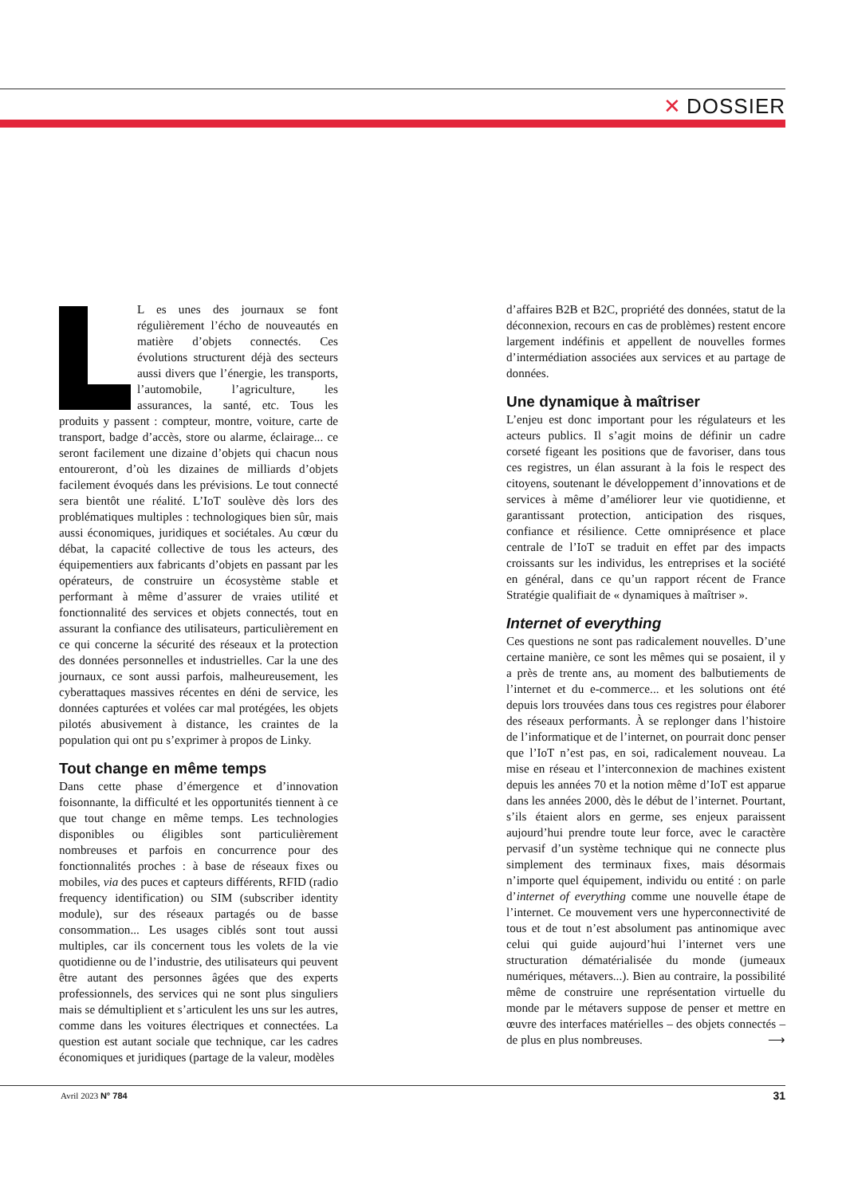✕ DOSSIER
L es unes des journaux se font régulièrement l’écho de nouveautés en matière d’objets connectés. Ces évolutions structurent déjà des secteurs aussi divers que l’énergie, les transports, l’automobile, l’agriculture, les assurances, la santé, etc. Tous les produits y passent : compteur, montre, voiture, carte de transport, badge d’accès, store ou alarme, éclairage... ce seront facilement une dizaine d’objets qui chacun nous entoureront, d’où les dizaines de milliards d’objets facilement évoqués dans les prévisions. Le tout connecté sera bientôt une réalité. L’IoT soulève dès lors des problématiques multiples : technologiques bien sûr, mais aussi économiques, juridiques et sociétales. Au cœur du débat, la capacité collective de tous les acteurs, des équipementiers aux fabricants d’objets en passant par les opérateurs, de construire un écosystème stable et performant à même d’assurer de vraies utilité et fonctionnalité des services et objets connectés, tout en assurant la confiance des utilisateurs, particulièrement en ce qui concerne la sécurité des réseaux et la protection des données personnelles et industrielles. Car la une des journaux, ce sont aussi parfois, malheureusement, les cyberattaques massives récentes en déni de service, les données capturées et volées car mal protégées, les objets pilotés abusivement à distance, les craintes de la population qui ont pu s’exprimer à propos de Linky.
Tout change en même temps
Dans cette phase d’émergence et d’innovation foisonnante, la difficulté et les opportunités tiennent à ce que tout change en même temps. Les technologies disponibles ou éligibles sont particulièrement nombreuses et parfois en concurrence pour des fonctionnalités proches : à base de réseaux fixes ou mobiles, via des puces et capteurs différents, RFID (radio frequency identification) ou SIM (subscriber identity module), sur des réseaux partagés ou de basse consommation... Les usages ciblés sont tout aussi multiples, car ils concernent tous les volets de la vie quotidienne ou de l’industrie, des utilisateurs qui peuvent être autant des personnes âgées que des experts professionnels, des services qui ne sont plus singuliers mais se démultiplient et s’articulent les uns sur les autres, comme dans les voitures électriques et connectées. La question est autant sociale que technique, car les cadres économiques et juridiques (partage de la valeur, modèles
d’affaires B2B et B2C, propriété des données, statut de la déconnexion, recours en cas de problèmes) restent encore largement indéfinis et appellent de nouvelles formes d’intermédiation associées aux services et au partage de données.
Une dynamique à maîtriser
L’enjeu est donc important pour les régulateurs et les acteurs publics. Il s’agit moins de définir un cadre corseté figeant les positions que de favoriser, dans tous ces registres, un élan assurant à la fois le respect des citoyens, soutenant le développement d’innovations et de services à même d’améliorer leur vie quotidienne, et garantissant protection, anticipation des risques, confiance et résilience. Cette omniprésence et place centrale de l’IoT se traduit en effet par des impacts croissants sur les individus, les entreprises et la société en général, dans ce qu’un rapport récent de France Stratégie qualifiait de « dynamiques à maîtriser ».
Internet of everything
Ces questions ne sont pas radicalement nouvelles. D’une certaine manière, ce sont les mêmes qui se posaient, il y a près de trente ans, au moment des balbutiements de l’internet et du e-commerce... et les solutions ont été depuis lors trouvées dans tous ces registres pour élaborer des réseaux performants. À se replonger dans l’histoire de l’informatique et de l’internet, on pourrait donc penser que l’IoT n’est pas, en soi, radicalement nouveau. La mise en réseau et l’interconnexion de machines existent depuis les années 70 et la notion même d’IoT est apparue dans les années 2000, dès le début de l’internet. Pourtant, s’ils étaient alors en germe, ses enjeux paraissent aujourd’hui prendre toute leur force, avec le caractère pervasif d’un système technique qui ne connecte plus simplement des terminaux fixes, mais désormais n’importe quel équipement, individu ou entité : on parle d’internet of everything comme une nouvelle étape de l’internet. Ce mouvement vers une hyperconnectivité de tous et de tout n’est absolument pas antinomique avec celui qui guide aujourd’hui l’internet vers une structuration dématérialisée du monde (jumeaux numériques, métavers...). Bien au contraire, la possibilité même de construire une représentation virtuelle du monde par le métavers suppose de penser et mettre en œuvre des interfaces matérielles – des objets connectés – de plus en plus nombreuses. ⟶
Avril 2023 N° 784 31